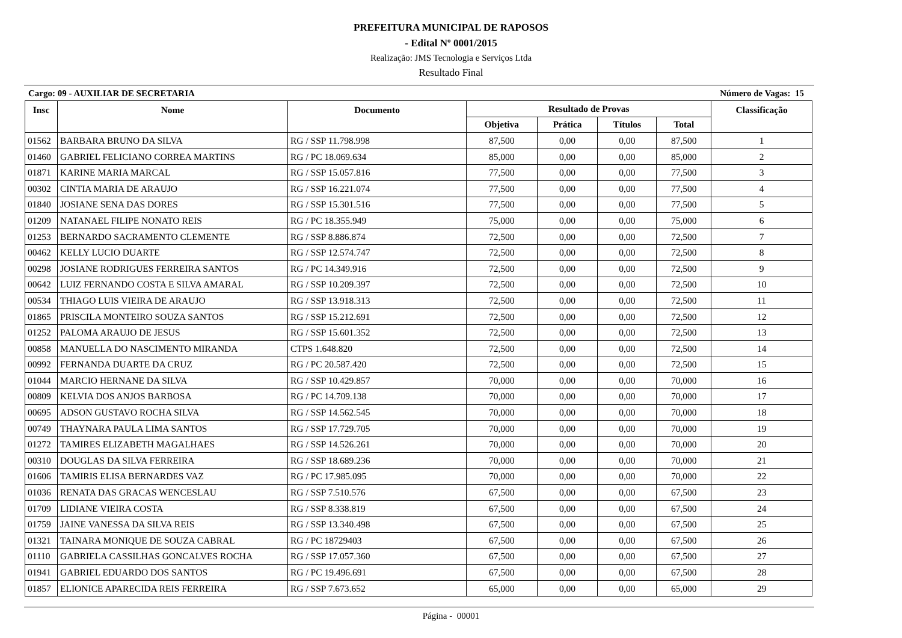PREFEITURA MUNICIPAL DE RAPOSOS
- Edital Nº 0001/2015
Realização: JMS Tecnologia e Serviços Ltda
Resultado Final
Cargo: 09 - AUXILIAR DE SECRETARIA Número de Vagas: 15
| Insc | Nome | Documento | Resultado de Provas | | | | Classificação |
| --- | --- | --- | --- | --- | --- | --- | --- |
| | | | Objetiva | Prática | Títulos | Total | |
| 01562 | BARBARA BRUNO DA SILVA | RG / SSP 11.798.998 | 87,500 | 0,00 | 0,00 | 87,500 | 1 |
| 01460 | GABRIEL FELICIANO CORREA MARTINS | RG / PC 18.069.634 | 85,000 | 0,00 | 0,00 | 85,000 | 2 |
| 01871 | KARINE MARIA MARCAL | RG / SSP 15.057.816 | 77,500 | 0,00 | 0,00 | 77,500 | 3 |
| 00302 | CINTIA MARIA DE ARAUJO | RG / SSP 16.221.074 | 77,500 | 0,00 | 0,00 | 77,500 | 4 |
| 01840 | JOSIANE SENA DAS DORES | RG / SSP 15.301.516 | 77,500 | 0,00 | 0,00 | 77,500 | 5 |
| 01209 | NATANAEL FILIPE NONATO REIS | RG / PC 18.355.949 | 75,000 | 0,00 | 0,00 | 75,000 | 6 |
| 01253 | BERNARDO SACRAMENTO CLEMENTE | RG / SSP 8.886.874 | 72,500 | 0,00 | 0,00 | 72,500 | 7 |
| 00462 | KELLY LUCIO DUARTE | RG / SSP 12.574.747 | 72,500 | 0,00 | 0,00 | 72,500 | 8 |
| 00298 | JOSIANE RODRIGUES FERREIRA SANTOS | RG / PC 14.349.916 | 72,500 | 0,00 | 0,00 | 72,500 | 9 |
| 00642 | LUIZ FERNANDO COSTA E SILVA AMARAL | RG / SSP 10.209.397 | 72,500 | 0,00 | 0,00 | 72,500 | 10 |
| 00534 | THIAGO LUIS VIEIRA DE ARAUJO | RG / SSP 13.918.313 | 72,500 | 0,00 | 0,00 | 72,500 | 11 |
| 01865 | PRISCILA MONTEIRO SOUZA SANTOS | RG / SSP 15.212.691 | 72,500 | 0,00 | 0,00 | 72,500 | 12 |
| 01252 | PALOMA ARAUJO DE JESUS | RG / SSP 15.601.352 | 72,500 | 0,00 | 0,00 | 72,500 | 13 |
| 00858 | MANUELLA DO NASCIMENTO MIRANDA | CTPS 1.648.820 | 72,500 | 0,00 | 0,00 | 72,500 | 14 |
| 00992 | FERNANDA DUARTE DA CRUZ | RG / PC 20.587.420 | 72,500 | 0,00 | 0,00 | 72,500 | 15 |
| 01044 | MARCIO HERNANE DA SILVA | RG / SSP 10.429.857 | 70,000 | 0,00 | 0,00 | 70,000 | 16 |
| 00809 | KELVIA DOS ANJOS BARBOSA | RG / PC 14.709.138 | 70,000 | 0,00 | 0,00 | 70,000 | 17 |
| 00695 | ADSON GUSTAVO ROCHA SILVA | RG / SSP 14.562.545 | 70,000 | 0,00 | 0,00 | 70,000 | 18 |
| 00749 | THAYNARA PAULA LIMA SANTOS | RG / SSP 17.729.705 | 70,000 | 0,00 | 0,00 | 70,000 | 19 |
| 01272 | TAMIRES ELIZABETH MAGALHAES | RG / SSP 14.526.261 | 70,000 | 0,00 | 0,00 | 70,000 | 20 |
| 00310 | DOUGLAS DA SILVA FERREIRA | RG / SSP 18.689.236 | 70,000 | 0,00 | 0,00 | 70,000 | 21 |
| 01606 | TAMIRIS ELISA BERNARDES VAZ | RG / PC 17.985.095 | 70,000 | 0,00 | 0,00 | 70,000 | 22 |
| 01036 | RENATA DAS GRACAS WENCESLAU | RG / SSP 7.510.576 | 67,500 | 0,00 | 0,00 | 67,500 | 23 |
| 01709 | LIDIANE VIEIRA COSTA | RG / SSP 8.338.819 | 67,500 | 0,00 | 0,00 | 67,500 | 24 |
| 01759 | JAINE VANESSA DA SILVA REIS | RG / SSP 13.340.498 | 67,500 | 0,00 | 0,00 | 67,500 | 25 |
| 01321 | TAINARA MONIQUE DE SOUZA CABRAL | RG / PC 18729403 | 67,500 | 0,00 | 0,00 | 67,500 | 26 |
| 01110 | GABRIELA CASSILHAS GONCALVES ROCHA | RG / SSP 17.057.360 | 67,500 | 0,00 | 0,00 | 67,500 | 27 |
| 01941 | GABRIEL EDUARDO DOS SANTOS | RG / PC 19.496.691 | 67,500 | 0,00 | 0,00 | 67,500 | 28 |
| 01857 | ELIONICE APARECIDA REIS FERREIRA | RG / SSP 7.673.652 | 65,000 | 0,00 | 0,00 | 65,000 | 29 |
Página - 00001